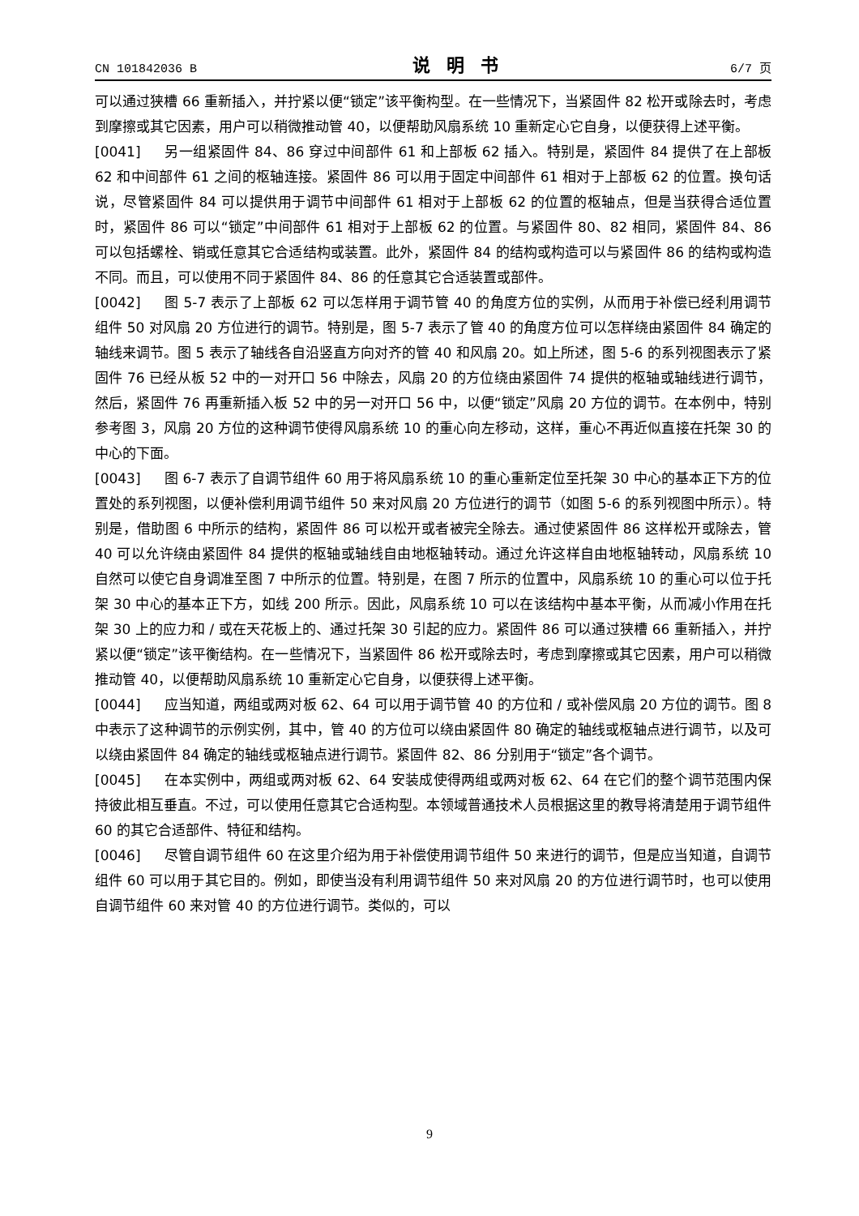CN 101842036 B 说明书 6/7 页
可以通过狭槽 66 重新插入，并拧紧以便“锁定”该平衡构型。在一些情况下，当紧固件 82 松开或除去时，考虑到摩擦或其它因素，用户可以稍微推动管 40，以便帮助风扇系统 10 重新定心它自身，以便获得上述平衡。
[0041] 另一组紧固件 84、86 穿过中间部件 61 和上部板 62 插入。特别是，紧固件 84 提供了在上部板 62 和中间部件 61 之间的枢轴连接。紧固件 86 可以用于固定中间部件 61 相对于上部板 62 的位置。换句话说，尽管紧固件 84 可以提供用于调节中间部件 61 相对于上部板 62 的位置的枢轴点，但是当获得合适位置时，紧固件 86 可以“锁定”中间部件 61 相对于上部板 62 的位置。与紧固件 80、82 相同，紧固件 84、86 可以包括螺栓、销或任意其它合适结构或装置。此外，紧固件 84 的结构或构造可以与紧固件 86 的结构或构造不同。而且，可以使用不同于紧固件 84、86 的任意其它合适装置或部件。
[0042] 图 5-7 表示了上部板 62 可以怎样用于调节管 40 的角度方位的实例，从而用于补偿已经利用调节组件 50 对风扇 20 方位进行的调节。特别是，图 5-7 表示了管 40 的角度方位可以怎样绕由紧固件 84 确定的轴线来调节。图 5 表示了轴线各自沿竖直方向对齐的管 40 和风扇 20。如上所述，图 5-6 的系列视图表示了紧固件 76 已经从板 52 中的一对开口 56 中除去，风扇 20 的方位绕由紧固件 74 提供的枢轴或轴线进行调节，然后，紧固件 76 再重新插入板 52 中的另一对开口 56 中，以便“锁定”风扇 20 方位的调节。在本例中，特别参考图 3，风扇 20 方位的这种调节使得风扇系统 10 的重心向左移动，这样，重心不再近似直接在托架 30 的中心的下面。
[0043] 图 6-7 表示了自调节组件 60 用于将风扇系统 10 的重心重新定位至托架 30 中心的基本正下方的位置处的系列视图，以便补偿利用调节组件 50 来对风扇 20 方位进行的调节（如图 5-6 的系列视图中所示）。特别是，借助图 6 中所示的结构，紧固件 86 可以松开或者被完全除去。通过使紧固件 86 这样松开或除去，管 40 可以允许绕由紧固件 84 提供的枢轴或轴线自由地枢轴转动。通过允许这样自由地枢轴转动，风扇系统 10 自然可以使它自身调准至图 7 中所示的位置。特别是，在图 7 所示的位置中，风扇系统 10 的重心可以位于托架 30 中心的基本正下方，如线 200 所示。因此，风扇系统 10 可以在该结构中基本平衡，从而减小作用在托架 30 上的应力和 / 或在天花板上的、通过托架 30 引起的应力。紧固件 86 可以通过狭槽 66 重新插入，并拧紧以便“锁定”该平衡结构。在一些情况下，当紧固件 86 松开或除去时，考虑到摩擦或其它因素，用户可以稍微推动管 40，以便帮助风扇系统 10 重新定心它自身，以便获得上述平衡。
[0044] 应当知道，两组或两对板 62、64 可以用于调节管 40 的方位和 / 或补偿风扇 20 方位的调节。图 8 中表示了这种调节的示例实例，其中，管 40 的方位可以绕由紧固件 80 确定的轴线或枢轴点进行调节，以及可以绕由紧固件 84 确定的轴线或枢轴点进行调节。紧固件 82、86 分别用于“锁定”各个调节。
[0045] 在本实例中，两组或两对板 62、64 安装成使得两组或两对板 62、64 在它们的整个调节范围内保持彼此相互垂直。不过，可以使用任意其它合适构型。本领域普通技术人员根据这里的教导将清楚用于调节组件 60 的其它合适部件、特征和结构。
[0046] 尽管自调节组件 60 在这里介绍为用于补偿使用调节组件 50 来进行的调节，但是应当知道，自调节组件 60 可以用于其它目的。例如，即使当没有利用调节组件 50 来对风扇 20 的方位进行调节时，也可以使用自调节组件 60 来对管 40 的方位进行调节。类似的，可以
9